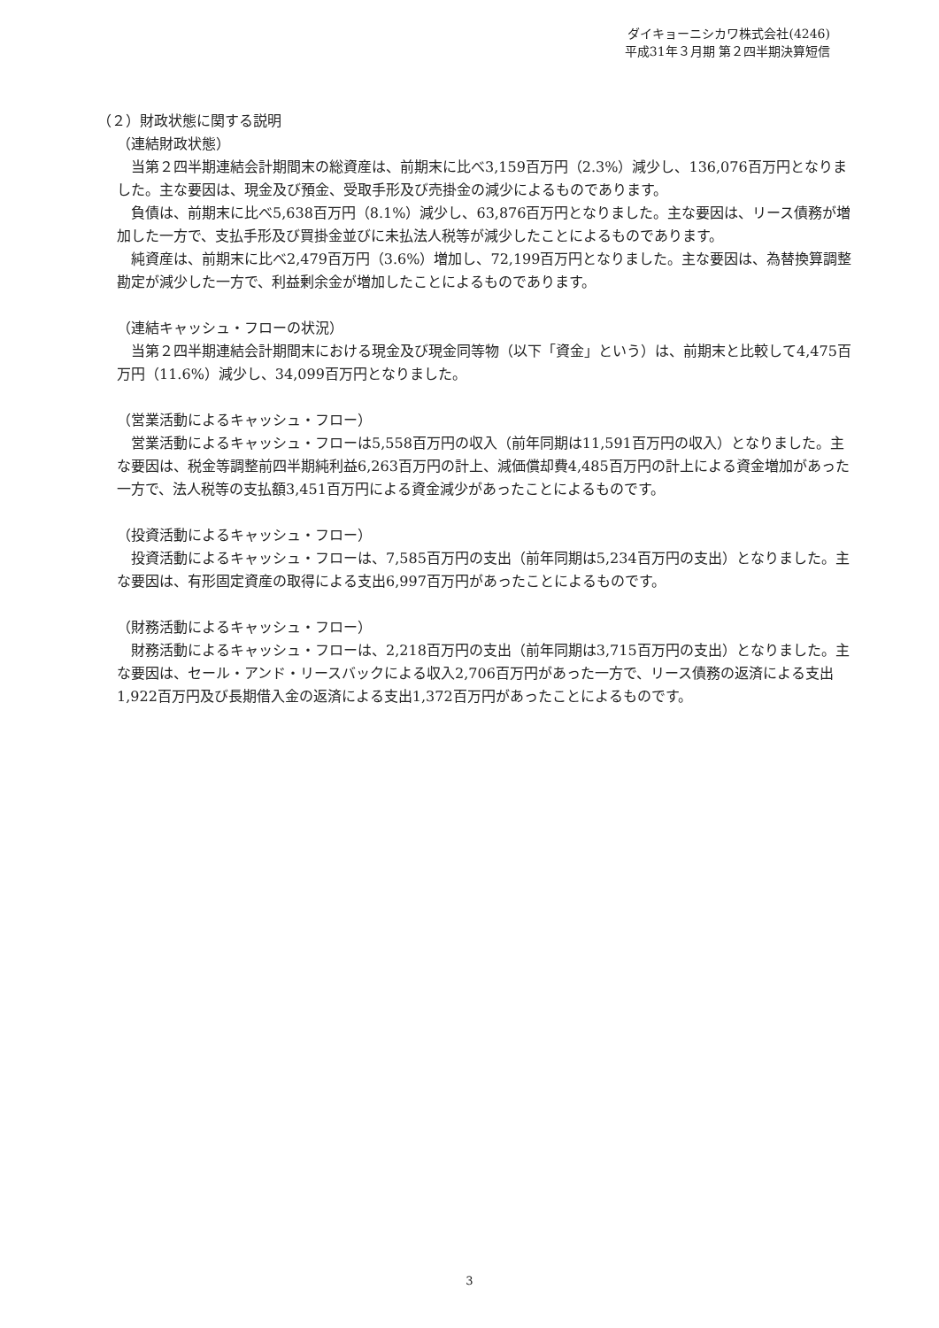ダイキョーニシカワ株式会社(4246)
平成31年３月期 第２四半期決算短信
（２）財政状態に関する説明
（連結財政状態）
　当第２四半期連結会計期間末の総資産は、前期末に比べ3,159百万円（2.3%）減少し、136,076百万円となりました。主な要因は、現金及び預金、受取手形及び売掛金の減少によるものであります。
　負債は、前期末に比べ5,638百万円（8.1%）減少し、63,876百万円となりました。主な要因は、リース債務が増加した一方で、支払手形及び買掛金並びに未払法人税等が減少したことによるものであります。
　純資産は、前期末に比べ2,479百万円（3.6%）増加し、72,199百万円となりました。主な要因は、為替換算調整勘定が減少した一方で、利益剰余金が増加したことによるものであります。
（連結キャッシュ・フローの状況）
　当第２四半期連結会計期間末における現金及び現金同等物（以下「資金」という）は、前期末と比較して4,475百万円（11.6%）減少し、34,099百万円となりました。
（営業活動によるキャッシュ・フロー）
　営業活動によるキャッシュ・フローは5,558百万円の収入（前年同期は11,591百万円の収入）となりました。主な要因は、税金等調整前四半期純利益6,263百万円の計上、減価償却費4,485百万円の計上による資金増加があった一方で、法人税等の支払額3,451百万円による資金減少があったことによるものです。
（投資活動によるキャッシュ・フロー）
　投資活動によるキャッシュ・フローは、7,585百万円の支出（前年同期は5,234百万円の支出）となりました。主な要因は、有形固定資産の取得による支出6,997百万円があったことによるものです。
（財務活動によるキャッシュ・フロー）
　財務活動によるキャッシュ・フローは、2,218百万円の支出（前年同期は3,715百万円の支出）となりました。主な要因は、セール・アンド・リースバックによる収入2,706百万円があった一方で、リース債務の返済による支出1,922百万円及び長期借入金の返済による支出1,372百万円があったことによるものです。
3